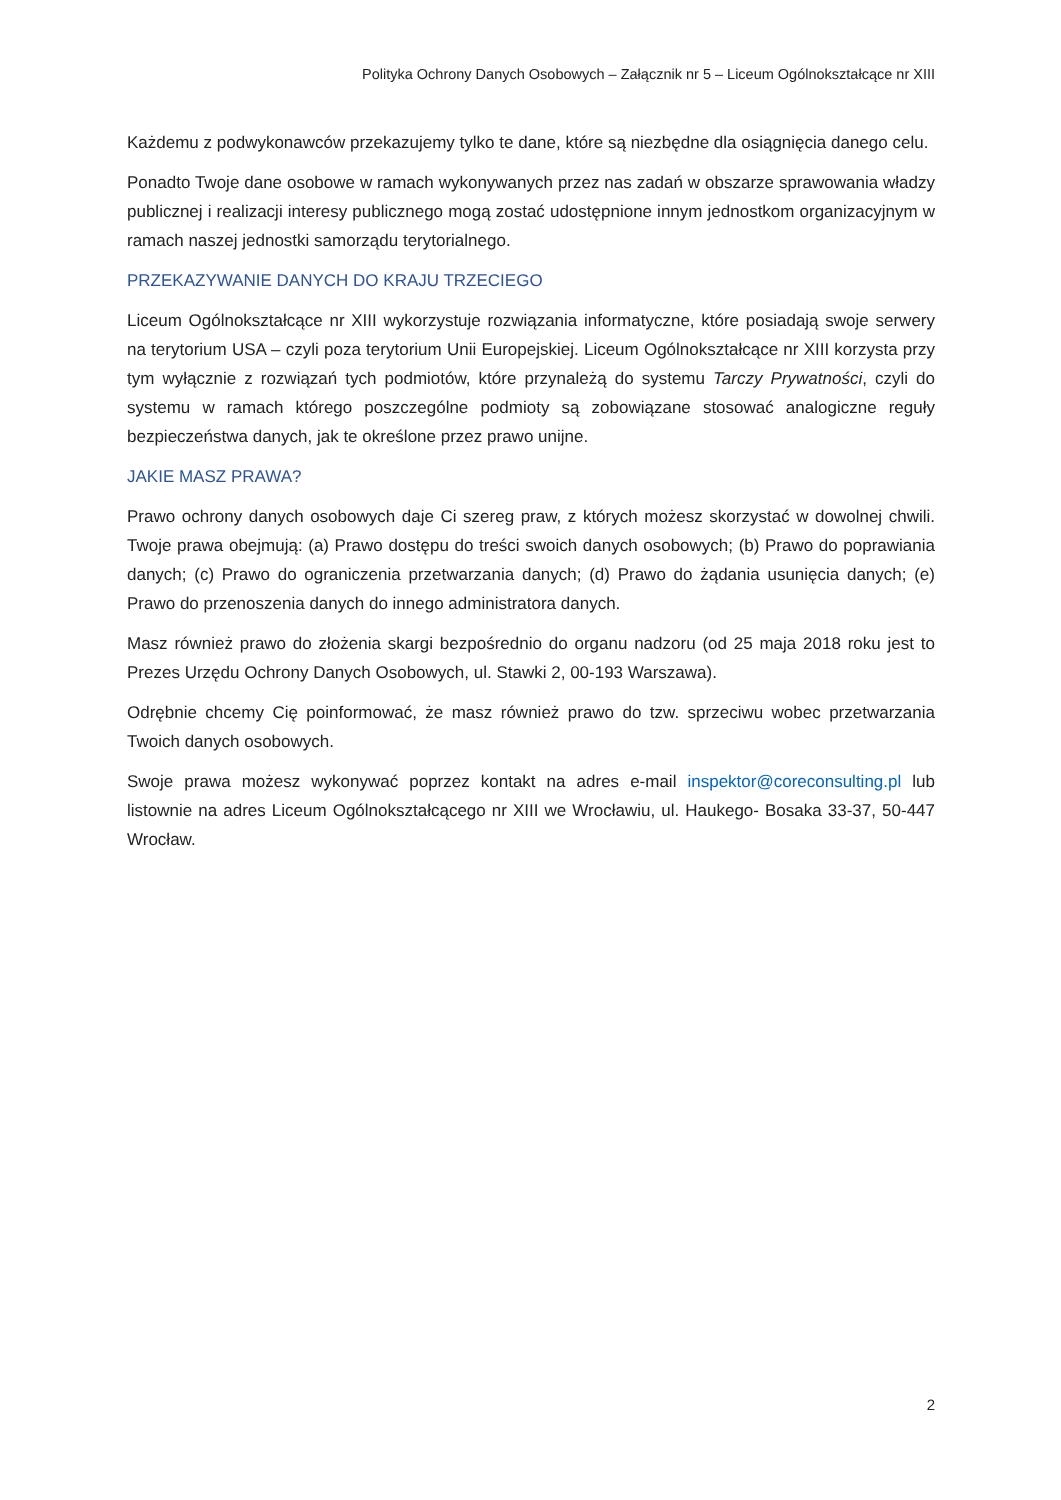Polityka Ochrony Danych Osobowych – Załącznik nr 5 – Liceum Ogólnokształcące nr XIII
Każdemu z podwykonawców przekazujemy tylko te dane, które są niezbędne dla osiągnięcia danego celu.
Ponadto Twoje dane osobowe w ramach wykonywanych przez nas zadań w obszarze sprawowania władzy publicznej i realizacji interesy publicznego mogą zostać udostępnione innym jednostkom organizacyjnym w ramach naszej jednostki samorządu terytorialnego.
PRZEKAZYWANIE DANYCH DO KRAJU TRZECIEGO
Liceum Ogólnokształcące nr XIII wykorzystuje rozwiązania informatyczne, które posiadają swoje serwery na terytorium USA – czyli poza terytorium Unii Europejskiej. Liceum Ogólnokształcące nr XIII korzysta przy tym wyłącznie z rozwiązań tych podmiotów, które przynależą do systemu Tarczy Prywatności, czyli do systemu w ramach którego poszczególne podmioty są zobowiązane stosować analogiczne reguły bezpieczeństwa danych, jak te określone przez prawo unijne.
JAKIE MASZ PRAWA?
Prawo ochrony danych osobowych daje Ci szereg praw, z których możesz skorzystać w dowolnej chwili. Twoje prawa obejmują: (a) Prawo dostępu do treści swoich danych osobowych; (b) Prawo do poprawiania danych; (c) Prawo do ograniczenia przetwarzania danych; (d) Prawo do żądania usunięcia danych; (e) Prawo do przenoszenia danych do innego administratora danych.
Masz również prawo do złożenia skargi bezpośrednio do organu nadzoru (od 25 maja 2018 roku jest to Prezes Urzędu Ochrony Danych Osobowych, ul. Stawki 2, 00-193 Warszawa).
Odrębnie chcemy Cię poinformować, że masz również prawo do tzw. sprzeciwu wobec przetwarzania Twoich danych osobowych.
Swoje prawa możesz wykonywać poprzez kontakt na adres e-mail inspektor@coreconsulting.pl lub listownie na adres Liceum Ogólnokształcącego nr XIII we Wrocławiu, ul. Haukego- Bosaka 33-37, 50-447 Wrocław.
2